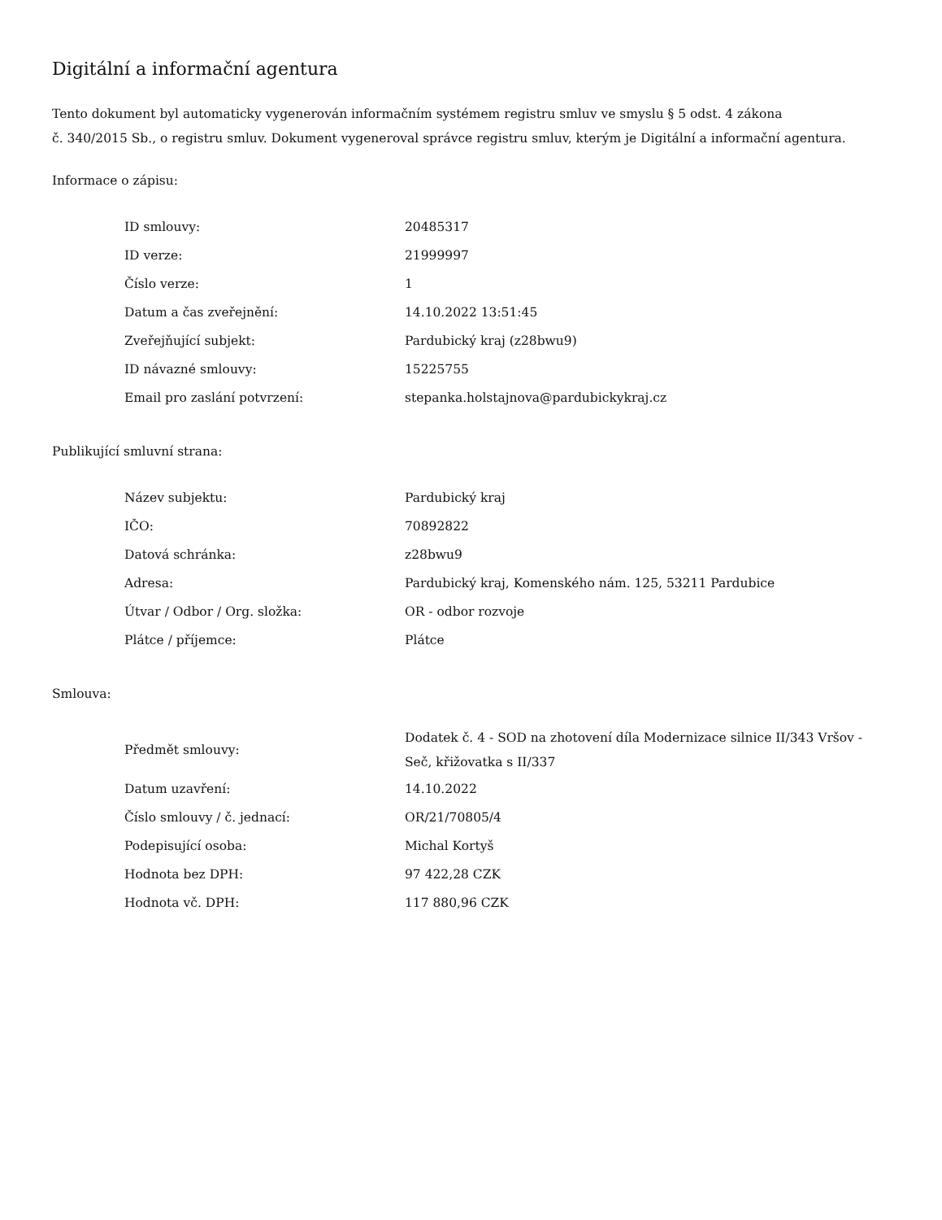Digitální a informační agentura
Tento dokument byl automaticky vygenerován informačním systémem registru smluv ve smyslu § 5 odst. 4 zákona
č. 340/2015 Sb., o registru smluv. Dokument vygeneroval správce registru smluv, kterým je Digitální a informační agentura.
Informace o zápisu:
| ID smlouvy: | 20485317 |
| ID verze: | 21999997 |
| Číslo verze: | 1 |
| Datum a čas zveřejnění: | 14.10.2022 13:51:45 |
| Zveřejňující subjekt: | Pardubický kraj (z28bwu9) |
| ID návazné smlouvy: | 15225755 |
| Email pro zaslání potvrzení: | stepanka.holstajnova@pardubickykraj.cz |
Publikující smluvní strana:
| Název subjektu: | Pardubický kraj |
| IČO: | 70892822 |
| Datová schránka: | z28bwu9 |
| Adresa: | Pardubický kraj, Komenského nám. 125, 53211 Pardubice |
| Útvar / Odbor / Org. složka: | OR - odbor rozvoje |
| Plátce / příjemce: | Plátce |
Smlouva:
| Předmět smlouvy: | Dodatek č. 4 - SOD na zhotovení díla Modernizace silnice II/343 Vršov - Seč, křižovatka s II/337 |
| Datum uzavření: | 14.10.2022 |
| Číslo smlouvy / č. jednací: | OR/21/70805/4 |
| Podepisující osoba: | Michal Kortyš |
| Hodnota bez DPH: | 97 422,28 CZK |
| Hodnota vč. DPH: | 117 880,96 CZK |